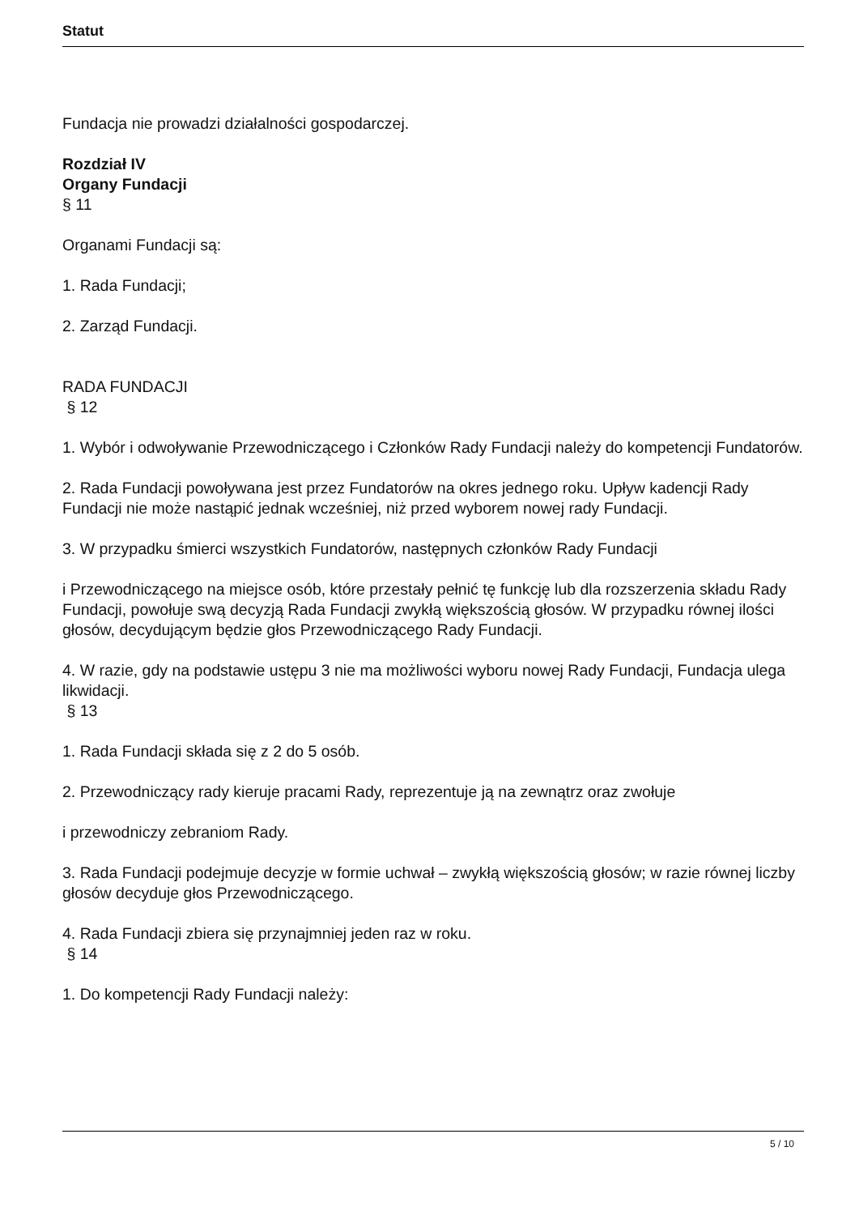Statut
Fundacja nie prowadzi działalności gospodarczej.
Rozdział IV
Organy Fundacji
§ 11
Organami Fundacji są:
1. Rada Fundacji;
2. Zarząd Fundacji.
RADA FUNDACJI
§ 12
1. Wybór i odwoływanie Przewodniczącego i Członków Rady Fundacji należy do kompetencji Fundatorów.
2. Rada Fundacji powoływana jest przez Fundatorów na okres jednego roku. Upływ kadencji Rady Fundacji nie może nastąpić jednak wcześniej, niż przed wyborem nowej rady Fundacji.
3. W przypadku śmierci wszystkich Fundatorów, następnych członków Rady Fundacji
i Przewodniczącego na miejsce osób, które przestały pełnić tę funkcję lub dla rozszerzenia składu Rady Fundacji, powołuje swą decyzją Rada Fundacji zwykłą większością głosów. W przypadku równej ilości głosów, decydującym będzie głos Przewodniczącego Rady Fundacji.
4. W razie, gdy na podstawie ustępu 3 nie ma możliwości wyboru nowej Rady Fundacji, Fundacja ulega likwidacji.
§ 13
1. Rada Fundacji składa się z 2 do 5 osób.
2. Przewodniczący rady kieruje pracami Rady, reprezentuje ją na zewnątrz oraz zwołuje
i przewodniczy zebraniom Rady.
3. Rada Fundacji podejmuje decyzje w formie uchwał – zwykłą większością głosów; w razie równej liczby głosów decyduje głos Przewodniczącego.
4. Rada Fundacji zbiera się przynajmniej jeden raz w roku.
§ 14
1. Do kompetencji Rady Fundacji należy:
5 / 10